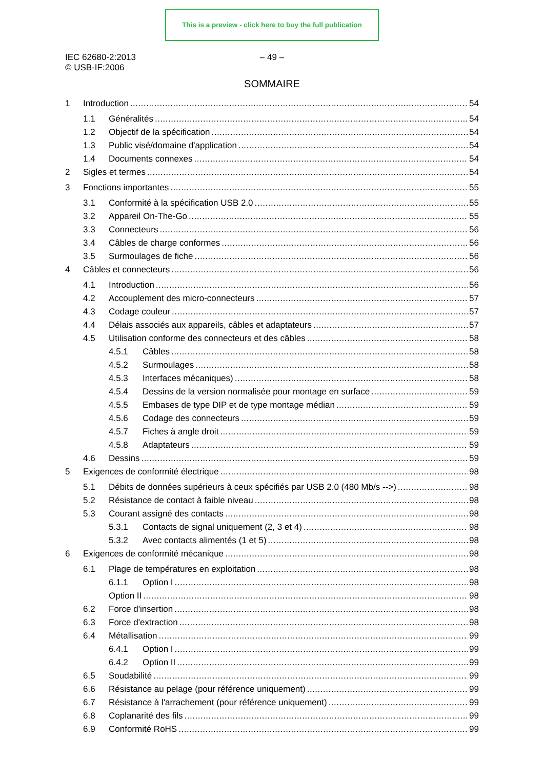This is a preview - click here to buy the full publication
IEC 62680-2:2013
© USB-IF:2006
– 49 –
SOMMAIRE
1 Introduction 54
1.1 Généralités 54
1.2 Objectif de la spécification 54
1.3 Public visé/domaine d'application 54
1.4 Documents connexes 54
2 Sigles et termes 54
3 Fonctions importantes 55
3.1 Conformité à la spécification USB 2.0 55
3.2 Appareil On-The-Go 55
3.3 Connecteurs 56
3.4 Câbles de charge conformes 56
3.5 Surmoulages de fiche 56
4 Câbles et connecteurs 56
4.1 Introduction 56
4.2 Accouplement des micro-connecteurs 57
4.3 Codage couleur 57
4.4 Délais associés aux appareils, câbles et adaptateurs 57
4.5 Utilisation conforme des connecteurs et des câbles 58
4.5.1 Câbles 58
4.5.2 Surmoulages 58
4.5.3 Interfaces mécaniques) 58
4.5.4 Dessins de la version normalisée pour montage en surface 59
4.5.5 Embases de type DIP et de type montage médian 59
4.5.6 Codage des connecteurs 59
4.5.7 Fiches à angle droit 59
4.5.8 Adaptateurs 59
4.6 Dessins 59
5 Exigences de conformité électrique 98
5.1 Débits de données supérieurs à ceux spécifiés par USB 2.0 (480 Mb/s -->) 98
5.2 Résistance de contact à faible niveau 98
5.3 Courant assigné des contacts 98
5.3.1 Contacts de signal uniquement (2, 3 et 4) 98
5.3.2 Avec contacts alimentés (1 et 5) 98
6 Exigences de conformité mécanique 98
6.1 Plage de températures en exploitation 98
6.1.1 Option I 98
Option II 98
6.2 Force d'insertion 98
6.3 Force d'extraction 98
6.4 Métallisation 99
6.4.1 Option I 99
6.4.2 Option II 99
6.5 Soudabilité 99
6.6 Résistance au pelage (pour référence uniquement) 99
6.7 Résistance à l'arrachement (pour référence uniquement) 99
6.8 Coplanarité des fils 99
6.9 Conformité RoHS 99